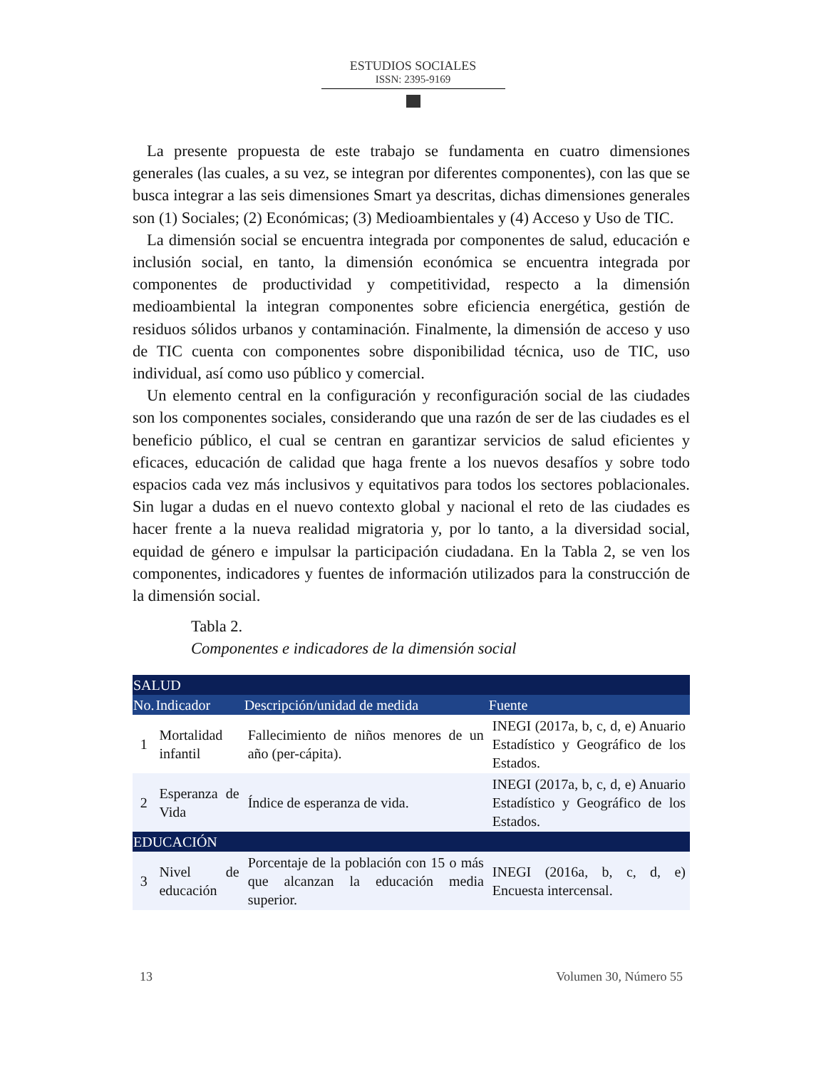ESTUDIOS SOCIALES
ISSN: 2395-9169
La presente propuesta de este trabajo se fundamenta en cuatro dimensiones generales (las cuales, a su vez, se integran por diferentes componentes), con las que se busca integrar a las seis dimensiones Smart ya descritas, dichas dimensiones generales son (1) Sociales; (2) Económicas; (3) Medioambientales y (4) Acceso y Uso de TIC.
La dimensión social se encuentra integrada por componentes de salud, educación e inclusión social, en tanto, la dimensión económica se encuentra integrada por componentes de productividad y competitividad, respecto a la dimensión medioambiental la integran componentes sobre eficiencia energética, gestión de residuos sólidos urbanos y contaminación. Finalmente, la dimensión de acceso y uso de TIC cuenta con componentes sobre disponibilidad técnica, uso de TIC, uso individual, así como uso público y comercial.
Un elemento central en la configuración y reconfiguración social de las ciudades son los componentes sociales, considerando que una razón de ser de las ciudades es el beneficio público, el cual se centran en garantizar servicios de salud eficientes y eficaces, educación de calidad que haga frente a los nuevos desafíos y sobre todo espacios cada vez más inclusivos y equitativos para todos los sectores poblacionales. Sin lugar a dudas en el nuevo contexto global y nacional el reto de las ciudades es hacer frente a la nueva realidad migratoria y, por lo tanto, a la diversidad social, equidad de género e impulsar la participación ciudadana. En la Tabla 2, se ven los componentes, indicadores y fuentes de información utilizados para la construcción de la dimensión social.
Tabla 2.
Componentes e indicadores de la dimensión social
| SALUD | | | |
| --- | --- | --- | --- |
| No. | Indicador | Descripción/unidad de medida | Fuente |
| 1 | Mortalidad infantil | Fallecimiento de niños menores de un año (per-cápita). | INEGI (2017a, b, c, d, e) Anuario Estadístico y Geográfico de los Estados. |
| 2 | Esperanza de Vida | Índice de esperanza de vida. | INEGI (2017a, b, c, d, e) Anuario Estadístico y Geográfico de los Estados. |
| EDUCACIÓN | | | |
| 3 | Nivel de educación | Porcentaje de la población con 15 o más que alcanzan la educación media superior. | INEGI (2016a, b, c, d, e) Encuesta intercensal. |
13 Volumen 30, Número 55